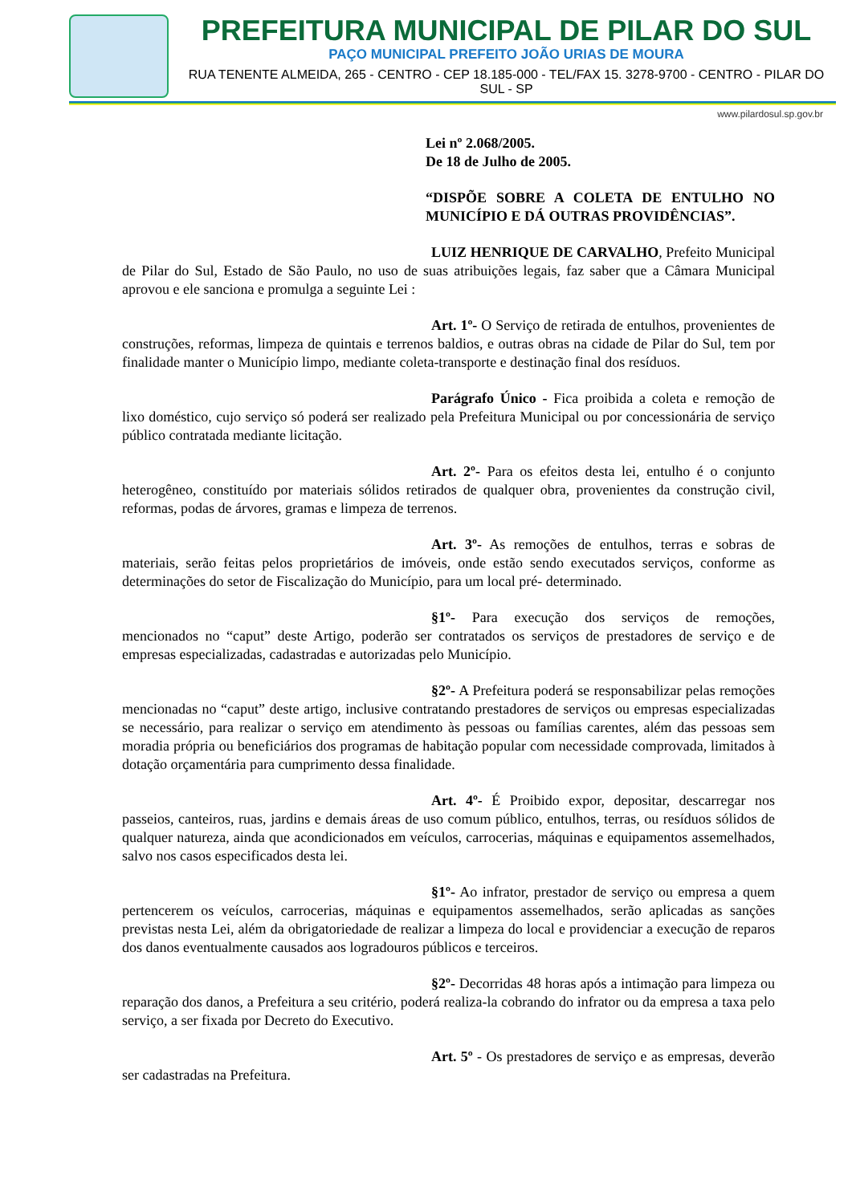PREFEITURA MUNICIPAL DE PILAR DO SUL
PAÇO MUNICIPAL PREFEITO JOÃO URIAS DE MOURA
RUA TENENTE ALMEIDA, 265 - CENTRO - CEP 18.185-000 - TEL/FAX 15. 3278-9700 - CENTRO - PILAR DO SUL - SP
www.pilardosul.sp.gov.br
Lei nº 2.068/2005.
De 18 de Julho de 2005.
“DISPÕE SOBRE A COLETA DE ENTULHO NO MUNICÍPIO E DÁ OUTRAS PROVIDÊNCIAS”.
LUIZ HENRIQUE DE CARVALHO, Prefeito Municipal de Pilar do Sul, Estado de São Paulo, no uso de suas atribuições legais, faz saber que a Câmara Municipal aprovou e ele sanciona e promulga a seguinte Lei :
Art. 1º- O Serviço de retirada de entulhos, provenientes de construções, reformas, limpeza de quintais e terrenos baldios, e outras obras na cidade de Pilar do Sul, tem por finalidade manter o Município limpo, mediante coleta-transporte e destinação final dos resíduos.
Parágrafo Único - Fica proibida a coleta e remoção de lixo doméstico, cujo serviço só poderá ser realizado pela Prefeitura Municipal ou por concessionária de serviço público contratada mediante licitação.
Art. 2º- Para os efeitos desta lei, entulho é o conjunto heterogêneo, constituído por materiais sólidos retirados de qualquer obra, provenientes da construção civil, reformas, podas de árvores, gramas e limpeza de terrenos.
Art. 3º- As remoções de entulhos, terras e sobras de materiais, serão feitas pelos proprietários de imóveis, onde estão sendo executados serviços, conforme as determinações do setor de Fiscalização do Município, para um local pré- determinado.
§1º- Para execução dos serviços de remoções, mencionados no “caput” deste Artigo, poderão ser contratados os serviços de prestadores de serviço e de empresas especializadas, cadastradas e autorizadas pelo Município.
§2º- A Prefeitura poderá se responsabilizar pelas remoções mencionadas no “caput” deste artigo, inclusive contratando prestadores de serviços ou empresas especializadas se necessário, para realizar o serviço em atendimento às pessoas ou famílias carentes, além das pessoas sem moradia própria ou beneficiários dos programas de habitação popular com necessidade comprovada, limitados à dotação orçamentária para cumprimento dessa finalidade.
Art. 4º- É Proibido expor, depositar, descarregar nos passeios, canteiros, ruas, jardins e demais áreas de uso comum público, entulhos, terras, ou resíduos sólidos de qualquer natureza, ainda que acondicionados em veículos, carrocerias, máquinas e equipamentos assemelhados, salvo nos casos especificados desta lei.
§1º- Ao infrator, prestador de serviço ou empresa a quem pertencerem os veículos, carrocerias, máquinas e equipamentos assemelhados, serão aplicadas as sanções previstas nesta Lei, além da obrigatoriedade de realizar a limpeza do local e providenciar a execução de reparos dos danos eventualmente causados aos logradouros públicos e terceiros.
§2º- Decorridas 48 horas após a intimação para limpeza ou reparação dos danos, a Prefeitura a seu critério, poderá realiza-la cobrando do infrator ou da empresa a taxa pelo serviço, a ser fixada por Decreto do Executivo.
Art. 5º - Os prestadores de serviço e as empresas, deverão ser cadastradas na Prefeitura.